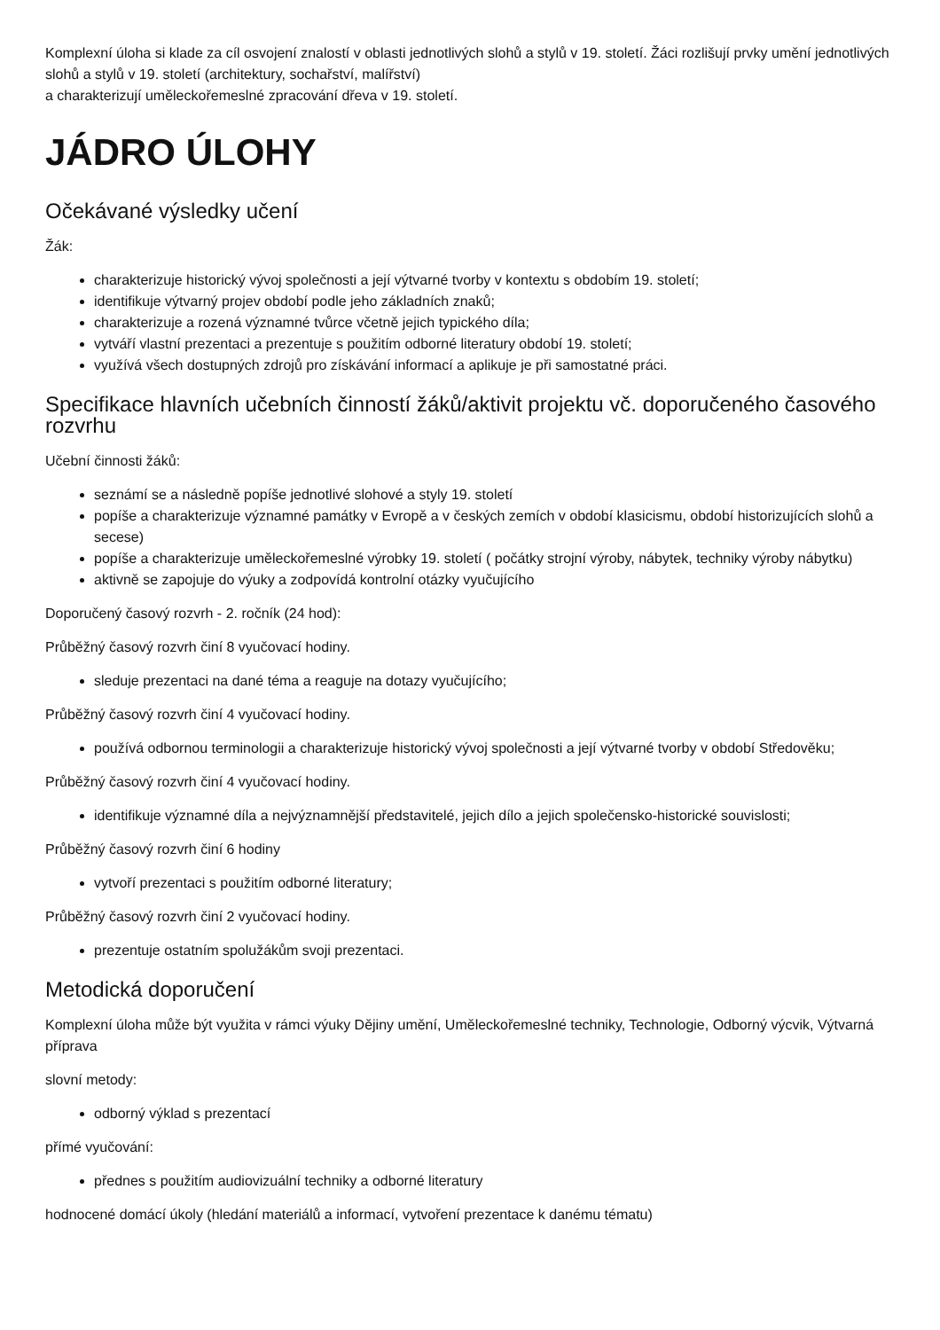Komplexní úloha si klade za cíl osvojení znalostí v oblasti jednotlivých slohů a stylů v 19. století. Žáci rozlišují prvky umění jednotlivých slohů a stylů v 19. století (architektury, sochařství, malířství)
a charakterizují uměleckořemeslné zpracování dřeva v 19. století.
JÁDRO ÚLOHY
Očekávané výsledky učení
Žák:
charakterizuje historický vývoj společnosti a její výtvarné tvorby v kontextu s obdobím 19. století;
identifikuje výtvarný projev období podle jeho základních znaků;
charakterizuje a rozená významné tvůrce včetně jejich typického díla;
vytváří vlastní prezentaci a prezentuje s použitím odborné literatury období 19. století;
využívá všech dostupných zdrojů pro získávání informací a aplikuje je při samostatné práci.
Specifikace hlavních učebních činností žáků/aktivit projektu vč. doporučeného časového rozvrhu
Učební činnosti žáků:
seznámí se a následně popíše jednotlivé slohové a styly 19. století
popíše a charakterizuje významné památky v Evropě a v českých zemích v období klasicismu, období historizujících slohů a secese)
popíše a charakterizuje uměleckořemeslné výrobky 19. století ( počátky strojní výroby, nábytek, techniky výroby nábytku)
aktivně se zapojuje do výuky a zodpovídá kontrolní otázky vyučujícího
Doporučený časový rozvrh - 2. ročník (24 hod):
Průběžný časový rozvrh činí 8 vyučovací hodiny.
sleduje prezentaci na dané téma a reaguje na dotazy vyučujícího;
Průběžný časový rozvrh činí 4 vyučovací hodiny.
používá odbornou terminologii a charakterizuje historický vývoj společnosti a její výtvarné tvorby v období Středověku;
Průběžný časový rozvrh činí 4 vyučovací hodiny.
identifikuje významné díla a nejvýznamnější představitelé, jejich dílo a jejich společensko-historické souvislosti;
Průběžný časový rozvrh činí 6 hodiny
vytvoří prezentaci s použitím odborné literatury;
Průběžný časový rozvrh činí 2 vyučovací hodiny.
prezentuje ostatním spolužákům svoji prezentaci.
Metodická doporučení
Komplexní úloha může být využita v rámci výuky Dějiny umění, Uměleckořemeslné techniky, Technologie, Odborný výcvik, Výtvarná příprava
slovní metody:
odborný výklad s prezentací
přímé vyučování:
přednes s použitím audiovizuální techniky a odborné literatury
hodnocené domácí úkoly (hledání materiálů a informací, vytvoření prezentace k danému tématu)